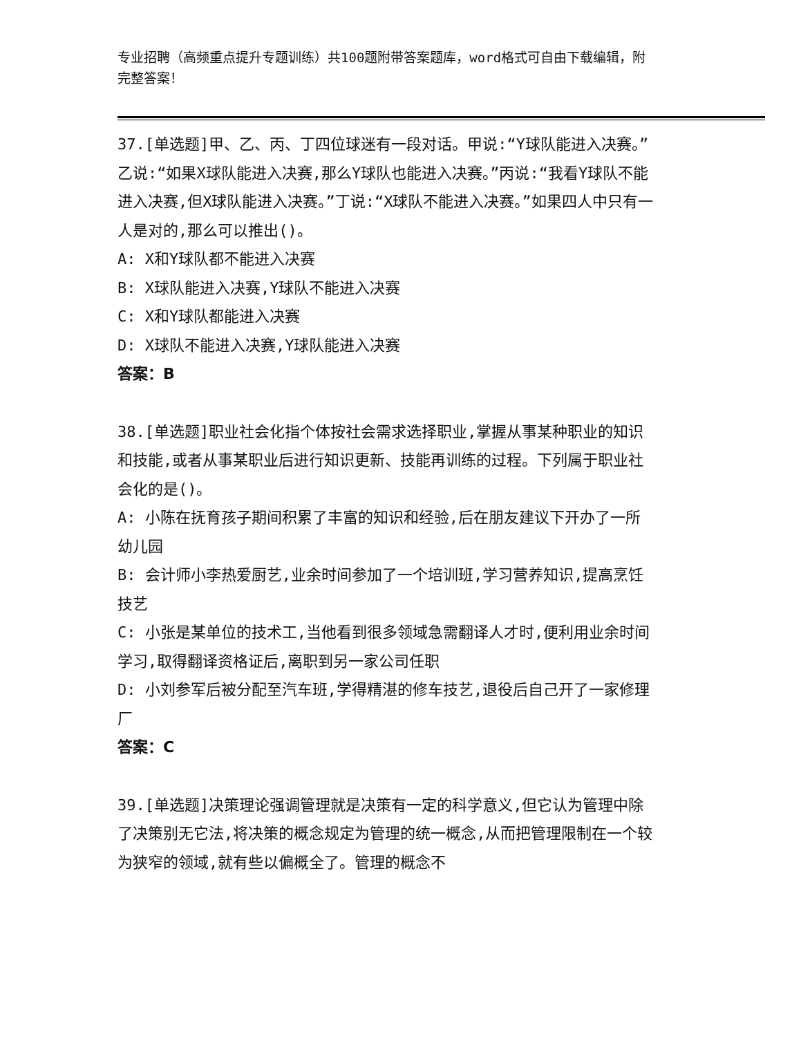专业招聘（高频重点提升专题训练）共100题附带答案题库，word格式可自由下载编辑，附完整答案！
37.[单选题]甲、乙、丙、丁四位球迷有一段对话。甲说:“Y球队能进入决赛。”乙说:“如果X球队能进入决赛,那么Y球队也能进入决赛。”丙说:“我看Y球队不能进入决赛,但X球队能进入决赛。”丁说:“X球队不能进入决赛。”如果四人中只有一人是对的,那么可以推出()。
A: X和Y球队都不能进入决赛
B: X球队能进入决赛,Y球队不能进入决赛
C: X和Y球队都能进入决赛
D: X球队不能进入决赛,Y球队能进入决赛
答案：B
38.[单选题]职业社会化指个体按社会需求选择职业,掌握从事某种职业的知识和技能,或者从事某职业后进行知识更新、技能再训练的过程。下列属于职业社会化的是()。
A: 小陈在抚育孩子期间积累了丰富的知识和经验,后在朋友建议下开办了一所幼儿园
B: 会计师小李热爱厨艺,业余时间参加了一个培训班,学习营养知识,提高烹饪技艺
C: 小张是某单位的技术工,当他看到很多领域急需翻译人才时,便利用业余时间学习,取得翻译资格证后,离职到另一家公司任职
D: 小刘参军后被分配至汽车班,学得精湛的修车技艺,退役后自己开了一家修理厂
答案：C
39.[单选题]决策理论强调管理就是决策有一定的科学意义,但它认为管理中除了决策别无它法,将决策的概念规定为管理的统一概念,从而把管理限制在一个较为狭窄的领域,就有些以偏概全了。管理的概念不